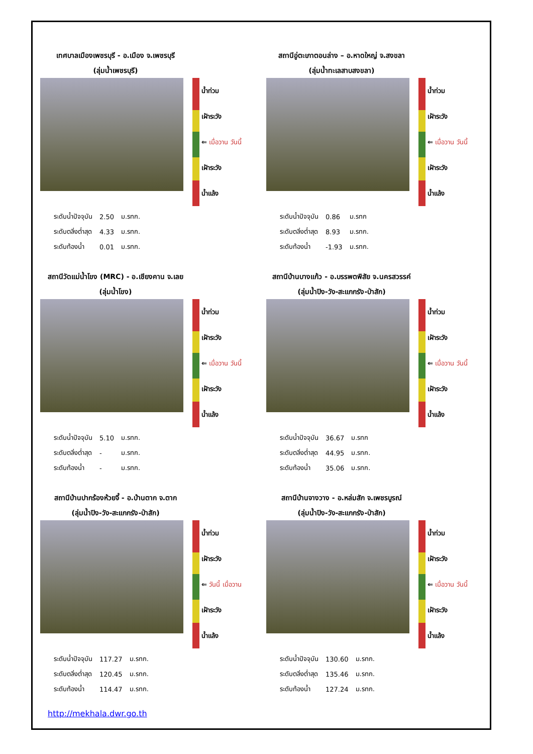เทศบาลเมืองเพชรบุรี - อ.เมือง จ.เพชรบุรี
(ลุ่มน้ำเพชรบุรี)
น้ำท่วม
เฝ้าระวัง
⇐ เมื่อวาน วันนี้
เฝ้าระวัง
น้ำแล้ง
| ระดับน้ำปัจจุบัน | 2.50 | ม.รทก. |
| ระดับตลิ่งต่ำสุด | 4.33 | ม.รทก. |
| ระดับท้องน้ำ | 0.01 | ม.รทก. |
สถานีอู่ตะเภาตอนล่าง – อ.หาดใหญ่ จ.สงขลา
(ลุ่มน้ำทะเลสาบสงขลา)
น้ำท่วม
เฝ้าระวัง
⇐ เมื่อวาน วันนี้
เฝ้าระวัง
น้ำแล้ง
| ระดับน้ำปัจจุบัน | 0.86 | ม.รทก |
| ระดับตลิ่งต่ำสุด | 8.93 | ม.รทก. |
| ระดับท้องน้ำ | -1.93 | ม.รทก. |
สถานีวัดแม่น้ำโขง (MRC) - อ.เชียงคาน จ.เลย
(ลุ่มน้ำโขง)
น้ำท่วม
เฝ้าระวัง
⇐ เมื่อวาน วันนี้
เฝ้าระวัง
น้ำแล้ง
| ระดับน้ำปัจจุบัน | 5.10 | ม.รทก. |
| ระดับตลิ่งต่ำสุด | - | ม.รทก. |
| ระดับท้องน้ำ | - | ม.รทก. |
สถานีบ้านบางแก้ว - อ.บรรพตพิสัย จ.นครสวรรค์
(ลุ่มน้ำปิง-วัง-สะแกกรัง-ป่าสัก)
น้ำท่วม
เฝ้าระวัง
⇐ เมื่อวาน วันนี้
เฝ้าระวัง
น้ำแล้ง
| ระดับน้ำปัจจุบัน | 36.67 | ม.รทก |
| ระดับตลิ่งต่ำสุด | 44.95 | ม.รทก. |
| ระดับท้องน้ำ | 35.06 | ม.รทก. |
สถานีบ้านปากร้องห้วยจี้ - อ.บ้านตาก จ.ตาก
(ลุ่มน้ำปิง-วัง-สะแกกรัง-ป่าสัก)
น้ำท่วม
เฝ้าระวัง
⇐ วันนี้ เมื่อวาน
เฝ้าระวัง
น้ำแล้ง
| ระดับน้ำปัจจุบัน | 117.27 | ม.รทก. |
| ระดับตลิ่งต่ำสุด | 120.45 | ม.รทก. |
| ระดับท้องน้ำ | 114.47 | ม.รทก. |
สถานีบ้านจางวาง - อ.หล่มสัก จ.เพชรบูรณ์
(ลุ่มน้ำปิง-วัง-สะแกกรัง-ป่าสัก)
น้ำท่วม
เฝ้าระวัง
⇐ เมื่อวาน วันนี้
เฝ้าระวัง
น้ำแล้ง
| ระดับน้ำปัจจุบัน | 130.60 | ม.รทก. |
| ระดับตลิ่งต่ำสุด | 135.46 | ม.รทก. |
| ระดับท้องน้ำ | 127.24 | ม.รทก. |
http://mekhala.dwr.go.th